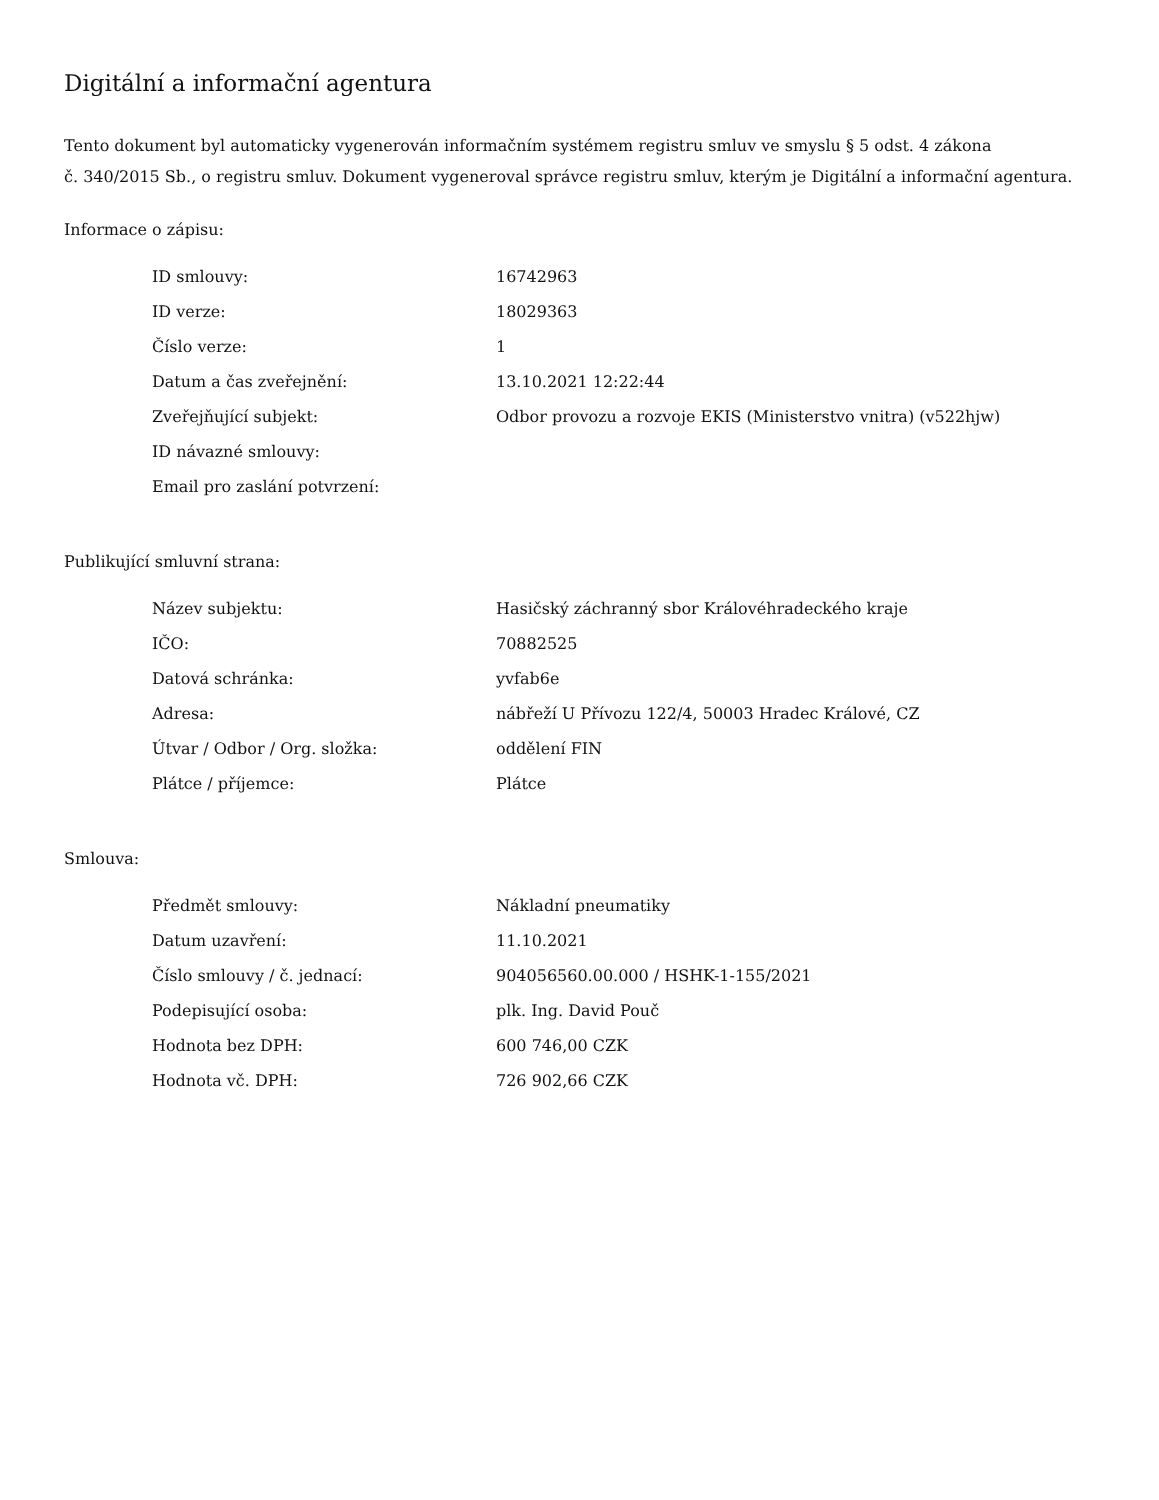Digitální a informační agentura
Tento dokument byl automaticky vygenerován informačním systémem registru smluv ve smyslu § 5 odst. 4 zákona
č. 340/2015 Sb., o registru smluv. Dokument vygeneroval správce registru smluv, kterým je Digitální a informační agentura.
Informace o zápisu:
| ID smlouvy: | 16742963 |
| ID verze: | 18029363 |
| Číslo verze: | 1 |
| Datum a čas zveřejnění: | 13.10.2021 12:22:44 |
| Zveřejňující subjekt: | Odbor provozu a rozvoje EKIS (Ministerstvo vnitra) (v522hjw) |
| ID návazné smlouvy: | |
| Email pro zaslání potvrzení: | |
Publikující smluvní strana:
| Název subjektu: | Hasičský záchranný sbor Královéhradeckého kraje |
| IČO: | 70882525 |
| Datová schránka: | yvfab6e |
| Adresa: | nábřeží U Přívozu 122/4, 50003 Hradec Králové, CZ |
| Útvar / Odbor / Org. složka: | oddělení FIN |
| Plátce / příjemce: | Plátce |
Smlouva:
| Předmět smlouvy: | Nákladní pneumatiky |
| Datum uzavření: | 11.10.2021 |
| Číslo smlouvy / č. jednací: | 904056560.00.000 / HSHK-1-155/2021 |
| Podepisující osoba: | plk. Ing. David Pouč |
| Hodnota bez DPH: | 600 746,00 CZK |
| Hodnota vč. DPH: | 726 902,66 CZK |